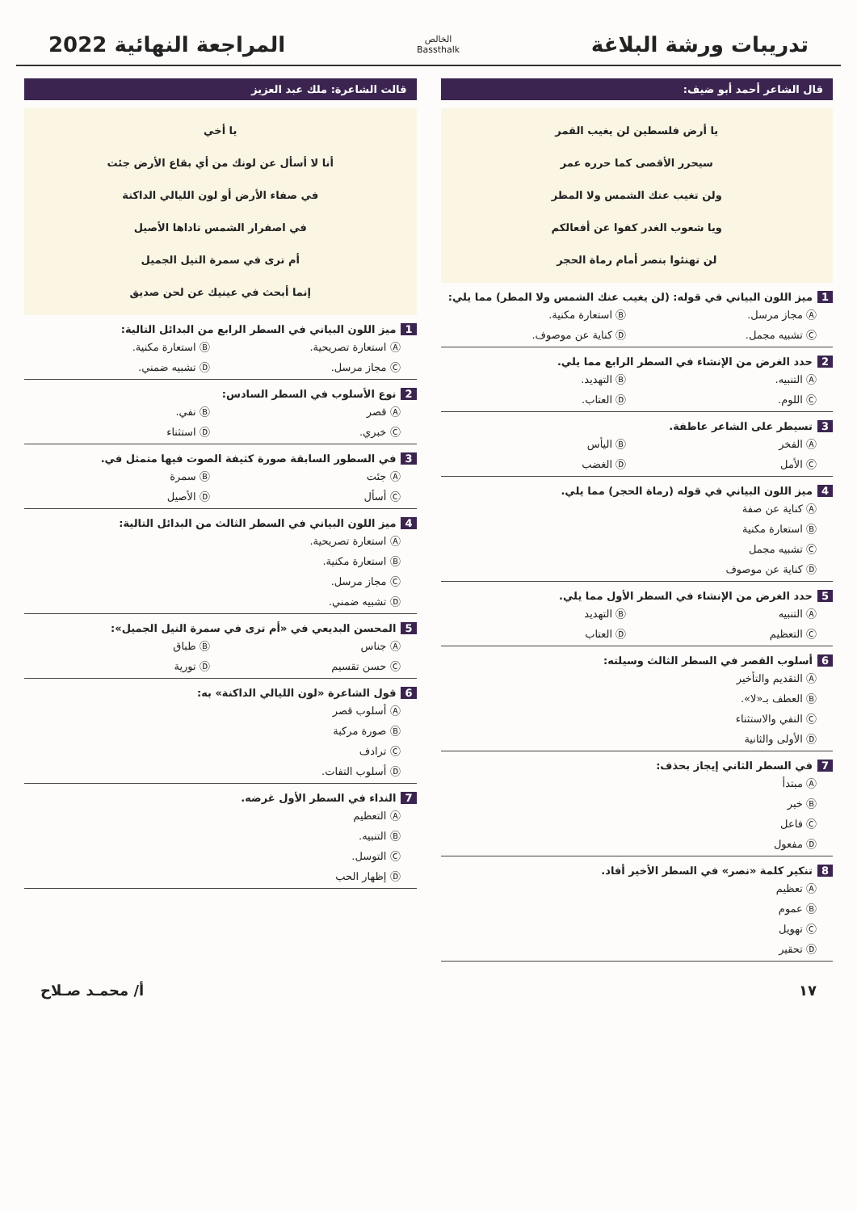تدريبات ورشة البلاغة
الخالص
Bassthalk
المراجعة النهائية 2022
قال الشاعر أحمد أبو ضيف:
يا أرض فلسطين لن يغيب القمر
سيحرر الأقصى كما حرره عمر
ولن تغيب عنك الشمس ولا المطر
ويا شعوب الغدر كفوا عن أفعالكم
لن تهنئوا بنصر أمام رماة الحجر
1 ميز اللون البياني في قوله: (لن يغيب عنك الشمس ولا المطر) مما يلي:
Ⓐ مجاز مرسل. Ⓑ استعارة مكنية. Ⓒ تشبيه مجمل. Ⓓ كناية عن موصوف.
2 حدد الغرض من الإنشاء في السطر الرابع مما يلي.
Ⓐ التنبيه. Ⓑ التهديد. Ⓒ اللوم. Ⓓ العتاب.
3 تسيطر على الشاعر عاطفة.
Ⓐ الفخر Ⓑ اليأس Ⓒ الأمل Ⓓ الغضب
4 ميز اللون البياني في قوله (رماة الحجر) مما يلي.
Ⓐ كناية عن صفة
Ⓑ استعارة مكنية
Ⓒ تشبيه مجمل
Ⓓ كناية عن موصوف
5 حدد الغرض من الإنشاء في السطر الأول مما يلي.
Ⓐ التنبيه Ⓑ التهديد Ⓒ التعظيم Ⓓ العتاب
6 أسلوب القصر في السطر الثالث وسيلته:
Ⓐ التقديم والتأخير
Ⓑ العطف بـ«لا».
Ⓒ النفي والاستثناء
Ⓓ الأولى والثانية
7 في السطر الثاني إيجاز بحذف:
Ⓐ مبتدأ
Ⓑ خبر
Ⓒ فاعل
Ⓓ مفعول
8 تنكير كلمة «نصر» في السطر الأخير أفاد.
Ⓐ تعظيم
Ⓑ عموم
Ⓒ تهويل
Ⓓ تحقير
قالت الشاعرة: ملك عبد العزيز
يا أخي
أنا لا أسأل عن لونك من أي بقاع الأرض جئت
في صفاء الأرض أو لون الليالي الداكنة
في اصفرار الشمس تاداها الأصيل
أم ترى في سمرة النيل الجميل
إنما أبحث في عينيك عن لحن صديق
1 ميز اللون البياني في السطر الرابع من البدائل التالية:
Ⓐ استعارة تصريحية. Ⓑ استعارة مكنية. Ⓒ مجاز مرسل. Ⓓ تشبيه ضمني.
2 نوع الأسلوب في السطر السادس:
Ⓐ قصر Ⓑ نفي. Ⓒ خبري. Ⓓ استثناء
3 في السطور السابقة صورة كثيفة الصوت فيها متمثل في.
Ⓐ جئت Ⓑ سمرة Ⓒ أسأل Ⓓ الأصيل
4 ميز اللون البياني في السطر الثالث من البدائل التالية:
Ⓐ استعارة تصريحية.
Ⓑ استعارة مكنية.
Ⓒ مجاز مرسل.
Ⓓ تشبيه ضمني.
5 المحسن البديعي في «أم ترى في سمرة النيل الجميل»:
Ⓐ جناس Ⓑ طباق Ⓒ حسن تقسيم Ⓓ تورية
6 قول الشاعرة «لون الليالي الداكنة» به:
Ⓐ أسلوب قصر
Ⓑ صورة مركبة
Ⓒ ترادف
Ⓓ أسلوب التفات.
7 النداء في السطر الأول غرضه.
Ⓐ التعظيم
Ⓑ التنبيه.
Ⓒ التوسل.
Ⓓ إظهار الحب
١٧ أ/ محمـد صـلاح